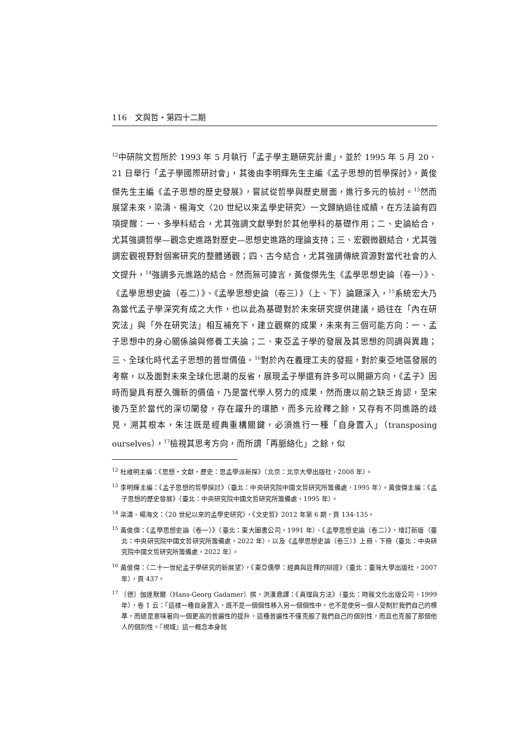116　文與哲・第四十二期
<sup>12</sup> 中研院文哲所於 1993 年 5 月執行「孟子學主題研究計畫」，並於 1995 年 5 月 20、21 日舉行「孟子學國際研討會」，其後由李明輝先生主編《孟子思想的哲學探討》，黃俊傑先生主編《孟子思想的歷史發展》，嘗試從哲學與歷史層面，進行多元的檢討。<sup>13</sup>然而展望未來，梁濤、楊海文〈20 世紀以來孟學史研究〉一文歸納過往成績，在方法論有四項提醒：一、多學科結合，尤其強調文獻學對於其他學科的基礎作用；二、史論給合，尤其強調哲學—觀念史進路對歷史—思想史進路的理論支持；三、宏觀微觀結合，尤其強調宏觀視野對個案研究的整體通觀；四、古今結合，尤其強調傳統資源對當代社會的人文提升，<sup>14</sup>強調多元進路的結合。然而無可諱言，黃俊傑先生《孟學思想史論（卷一）》、《孟學思想史論（卷二）》、《孟學思想史論（卷三）》（上、下）論題深入，<sup>15</sup>系統宏大乃為當代孟子學深究有成之大作，也以此為基礎對於未來研究提供建議，過往在「內在研究法」與「外在研究法」相互補充下，建立觀察的成果，未來有三個可能方向：一、孟子思想中的身心關係論與修養工夫論；二、東亞孟子學的發展及其思想的同調與異趣；三、全球化時代孟子思想的普世價值。<sup>16</sup>對於內在義理工夫的發掘，對於東亞地區發展的考察，以及面對未來全球化思潮的反省，展現孟子學還有許多可以開顯方向，《孟子》因時而變具有歷久彌新的價值，乃是當代學人努力的成果，然而唐以前之缺乏肯認，至宋後乃至於當代的深切闡發，存在躍升的環節，而多元詮釋之餘，又存有不同進路的歧見，溯其根本，朱注既是經典重構關鍵，必須進行一種「自身置入」（transposing ourselves），<sup>17</sup>檢視其思考方向，而所謂「再脈絡化」之餘，似
<sup>12</sup> 杜維明主編：《思想・文獻・歷史：思孟學派新探》（北京：北京大學出版社，2008 年）。
<sup>13</sup> 李明輝主編：《孟子思想的哲學探討》（臺北：中央研究院中國文哲研究所籌備處，1995 年）。黃俊傑主編：《孟子思想的歷史發展》（臺北：中央研究院中國文哲研究所籌備處，1995 年）。
<sup>14</sup> 梁濤、楊海文：〈20 世紀以來的孟學史研究〉，《文史哲》2012 年第 6 期，頁 134-135。
<sup>15</sup> 黃俊傑：《孟學思想史論（卷一）》（臺北：東大圖書公司，1991 年）、《孟學思想史論（卷二）》，增訂新版（臺北：中央研究院中國文哲研究所籌備處，2022 年），以及《孟學思想史論（卷三）》上冊、下冊（臺北：中央研究院中國文哲研究所籌備處，2022 年）。
<sup>16</sup> 黃俊傑：〈二十一世紀孟子學研究的新展望〉，《東亞儒學：經典與詮釋的辯證》（臺北：臺灣大學出版社，2007 年），頁 437。
<sup>17</sup> 〔德〕伽達默爾（Hans-Georg Gadamer）撰，洪漢鼎譯：《真理與方法》（臺北：時報文化出版公司，1999 年），卷 1 云：「這樣一種自身置入，既不是一個個性移入另一個個性中，也不是使另一個人受制於我們自己的標準，而總是意味著向一個更高的普遍性的提升，這種普遍性不僅克服了我們自己的個別性，而且也克服了那個他人的個別性。『視域』這一概念本身就